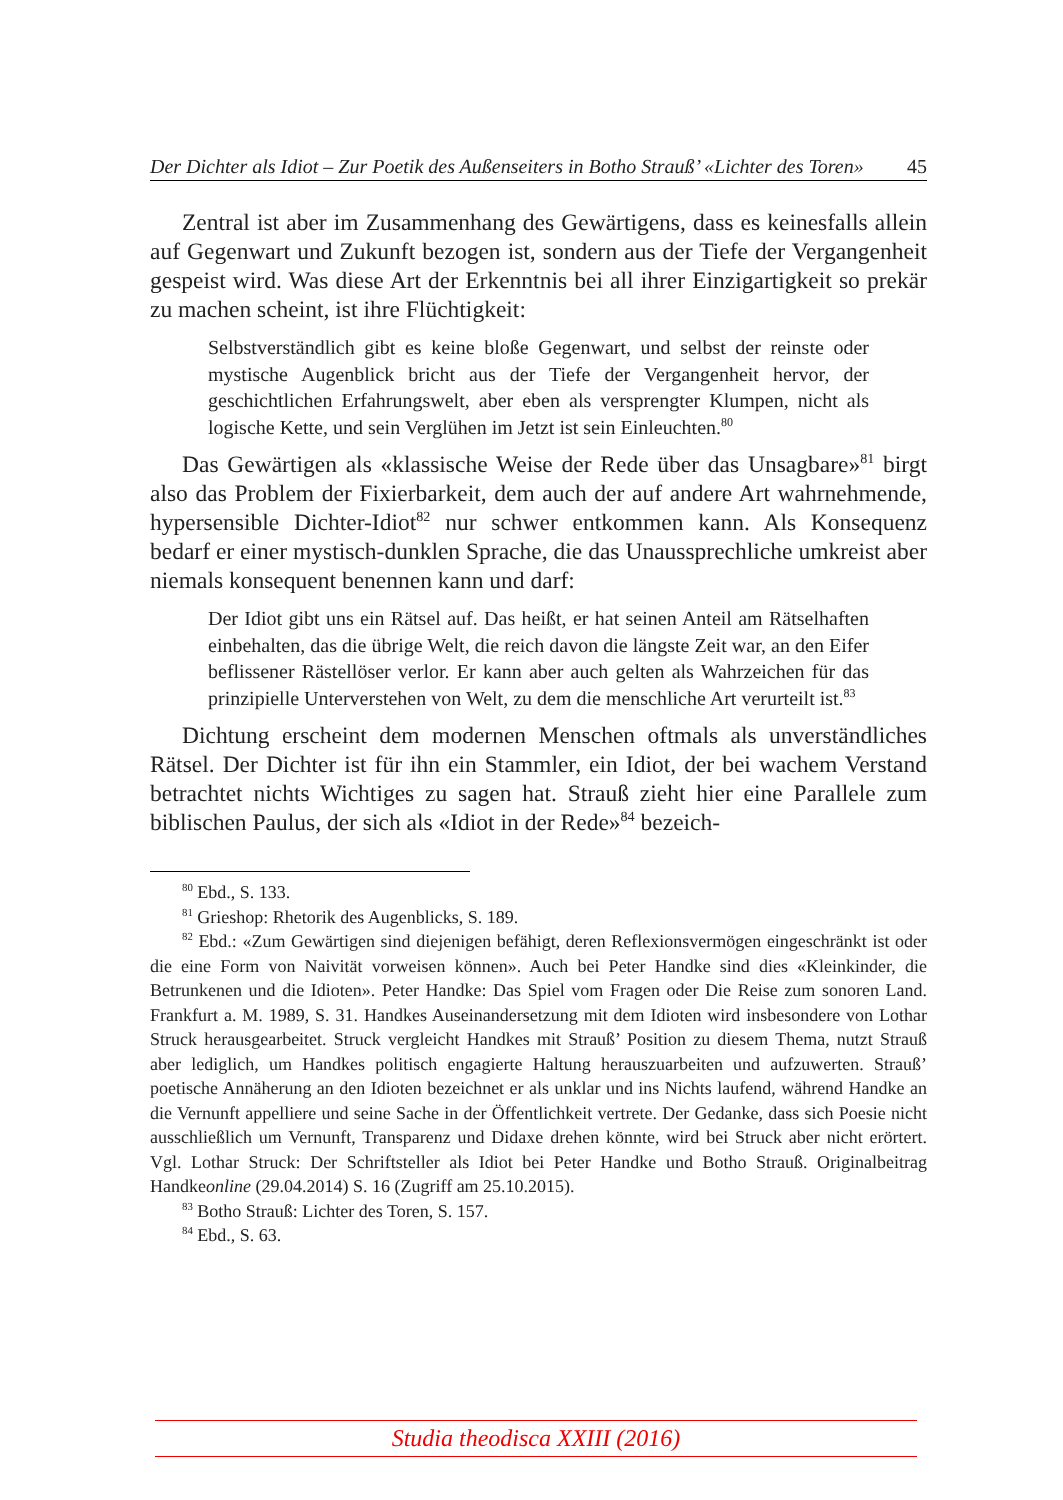Der Dichter als Idiot – Zur Poetik des Außenseiters in Botho Strauß’ «Lichter des Toren» 45
Zentral ist aber im Zusammenhang des Gewärtigens, dass es keinesfalls allein auf Gegenwart und Zukunft bezogen ist, sondern aus der Tiefe der Vergangenheit gespeist wird. Was diese Art der Erkenntnis bei all ihrer Einzigartigkeit so prekär zu machen scheint, ist ihre Flüchtigkeit:
Selbstverständlich gibt es keine bloße Gegenwart, und selbst der reinste oder mystische Augenblick bricht aus der Tiefe der Vergangenheit hervor, der geschichtlichen Erfahrungswelt, aber eben als versprengter Klumpen, nicht als logische Kette, und sein Verglühen im Jetzt ist sein Einleuchten.<sup>80</sup>
Das Gewärtigen als «klassische Weise der Rede über das Unsagbare»<sup>81</sup> birgt also das Problem der Fixierbarkeit, dem auch der auf andere Art wahrnehmende, hypersensible Dichter-Idiot<sup>82</sup> nur schwer entkommen kann. Als Konsequenz bedarf er einer mystisch-dunklen Sprache, die das Unaussprechliche umkreist aber niemals konsequent benennen kann und darf:
Der Idiot gibt uns ein Rätsel auf. Das heißt, er hat seinen Anteil am Rätselhaften einbehalten, das die übrige Welt, die reich davon die längste Zeit war, an den Eifer beflissener Rästellöser verlor. Er kann aber auch gelten als Wahrzeichen für das prinzipielle Unterverstehen von Welt, zu dem die menschliche Art verurteilt ist.<sup>83</sup>
Dichtung erscheint dem modernen Menschen oftmals als unverständliches Rätsel. Der Dichter ist für ihn ein Stammler, ein Idiot, der bei wachem Verstand betrachtet nichts Wichtiges zu sagen hat. Strauß zieht hier eine Parallele zum biblischen Paulus, der sich als «Idiot in der Rede»<sup>84</sup> bezeich-
<sup>80</sup> Ebd., S. 133.
<sup>81</sup> Grieshop: Rhetorik des Augenblicks, S. 189.
<sup>82</sup> Ebd.: «Zum Gewärtigen sind diejenigen befähigt, deren Reflexionsvermögen eingeschränkt ist oder die eine Form von Naivität vorweisen können». Auch bei Peter Handke sind dies «Kleinkinder, die Betrunkenen und die Idioten». Peter Handke: Das Spiel vom Fragen oder Die Reise zum sonoren Land. Frankfurt a. M. 1989, S. 31. Handkes Auseinandersetzung mit dem Idioten wird insbesondere von Lothar Struck herausgearbeitet. Struck vergleicht Handkes mit Strauß’ Position zu diesem Thema, nutzt Strauß aber lediglich, um Handkes politisch engagierte Haltung herauszuarbeiten und aufzuwerten. Strauß’ poetische Annäherung an den Idioten bezeichnet er als unklar und ins Nichts laufend, während Handke an die Vernunft appelliere und seine Sache in der Öffentlichkeit vertrete. Der Gedanke, dass sich Poesie nicht ausschließlich um Vernunft, Transparenz und Didaxe drehen könnte, wird bei Struck aber nicht erörtert. Vgl. Lothar Struck: Der Schriftsteller als Idiot bei Peter Handke und Botho Strauß. Originalbeitrag Handkeonline (29.04.2014) S. 16 (Zugriff am 25.10.2015).
<sup>83</sup> Botho Strauß: Lichter des Toren, S. 157.
<sup>84</sup> Ebd., S. 63.
Studia theodisca XXIII (2016)